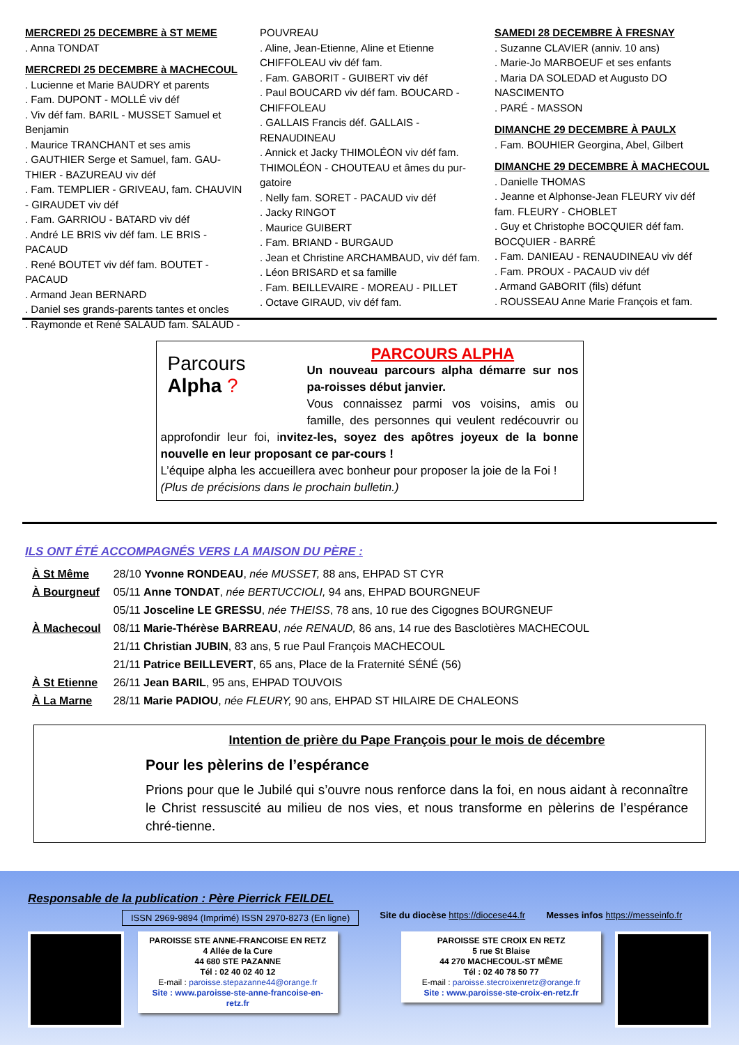MERCREDI 25 DECEMBRE à ST MEME
. Anna TONDAT
MERCREDI 25 DECEMBRE à MACHECOUL
. Lucienne et Marie BAUDRY et parents
. Fam. DUPONT - MOLLÉ viv déf
. Viv déf fam. BARIL - MUSSET Samuel et Benjamin
. Maurice TRANCHANT et ses amis
. GAUTHIER Serge et Samuel, fam. GAU-THIER - BAZUREAU viv déf
. Fam. TEMPLIER - GRIVEAU, fam. CHAUVIN - GIRAUDET viv déf
. Fam. GARRIOU - BATARD viv déf
. André LE BRIS viv déf fam. LE BRIS - PACAUD
. René BOUTET viv déf fam. BOUTET - PACAUD
. Armand Jean BERNARD
. Daniel ses grands-parents tantes et oncles
. Raymonde et René SALAUD fam. SALAUD -
POUVREAU
. Aline, Jean-Etienne, Aline et Etienne CHIFFOLEAU viv déf fam.
. Fam. GABORIT - GUIBERT viv déf
. Paul BOUCARD viv déf fam. BOUCARD - CHIFFOLEAU
. GALLAIS Francis déf. GALLAIS - RENAUDINEAU
. Annick et Jacky THIMOLÉON viv déf fam. THIMOLÉON - CHOUTEAU et âmes du pur-gatoire
. Nelly fam. SORET - PACAUD viv déf
. Jacky RINGOT
. Maurice GUIBERT
. Fam. BRIAND - BURGAUD
. Jean et Christine ARCHAMBAUD, viv déf fam.
. Léon BRISARD et sa famille
. Fam. BEILLEVAIRE - MOREAU - PILLET
. Octave GIRAUD, viv déf fam.
SAMEDI 28 DECEMBRE À FRESNAY
. Suzanne CLAVIER (anniv. 10 ans)
. Marie-Jo MARBOEUF et ses enfants
. Maria DA SOLEDAD et Augusto DO NASCIMENTO
. PARÉ - MASSON
DIMANCHE 29 DECEMBRE À PAULX
. Fam. BOUHIER Georgina, Abel, Gilbert
DIMANCHE 29 DECEMBRE À MACHECOUL
. Danielle THOMAS
. Jeanne et Alphonse-Jean FLEURY viv déf fam. FLEURY - CHOBLET
. Guy et Christophe BOCQUIER déf fam. BOCQUIER - BARRÉ
. Fam. DANIEAU - RENAUDINEAU viv déf
. Fam. PROUX - PACAUD viv déf
. Armand GABORIT (fils) défunt
. ROUSSEAU Anne Marie François et fam.
Parcours
Alpha ?
PARCOURS ALPHA
Un nouveau parcours alpha démarre sur nos pa-roisses début janvier.
Vous connaissez parmi vos voisins, amis ou famille, des personnes qui veulent redécouvrir ou approfondir leur foi, invitez-les, soyez des apôtres joyeux de la bonne nouvelle en leur proposant ce par-cours !
L’équipe alpha les accueillera avec bonheur pour proposer la joie de la Foi !
(Plus de précisions dans le prochain bulletin.)
ILS ONT ÉTÉ ACCOMPAGNÉS VERS LA MAISON DU PÈRE :
| À St Même | 28/10 Yvonne RONDEAU , née MUSSET, 88 ans, EHPAD ST CYR |
| À Bourgneuf | 05/11 Anne TONDAT , née BERTUCCIOLI, 94 ans, EHPAD BOURGNEUF |
| | 05/11 Josceline LE GRESSU , née THEISS , 78 ans, 10 rue des Cigognes BOURGNEUF |
| À Machecoul | 08/11 Marie-Thérèse BARREAU , née RENAUD, 86 ans, 14 rue des Basclotières MACHECOUL |
| | 21/11 Christian JUBIN , 83 ans, 5 rue Paul François MACHECOUL |
| | 21/11 Patrice BEILLEVERT , 65 ans, Place de la Fraternité SÉNÉ (56) |
| À St Etienne | 26/11 Jean BARIL , 95 ans, EHPAD TOUVOIS |
| À La Marne | 28/11 Marie PADIOU , née FLEURY, 90 ans, EHPAD ST HILAIRE DE CHALEONS |
Intention de prière du Pape François pour le mois de décembre
Pour les pèlerins de l’espérance
Prions pour que le Jubilé qui s’ouvre nous renforce dans la foi, en nous aidant à reconnaître le Christ ressuscité au milieu de nos vies, et nous transforme en pèlerins de l’espérance chré-tienne.
Responsable de la publication : Père Pierrick FEILDEL
ISSN 2969-9894 (Imprimé) ISSN 2970-8273 (En ligne) Site du diocèse https://diocese44.fr Messes infos https://messeinfo.fr
PAROISSE STE ANNE-FRANCOISE EN RETZ
4 Allée de la Cure
44 680 STE PAZANNE
Tél : 02 40 02 40 12
E-mail : paroisse.stepazanne44@orange.fr
Site : www.paroisse-ste-anne-francoise-en-retz.fr
PAROISSE STE CROIX EN RETZ
5 rue St Blaise
44 270 MACHECOUL-ST MÊME
Tél : 02 40 78 50 77
E-mail : paroisse.stecroixenretz@orange.fr
Site : www.paroisse-ste-croix-en-retz.fr